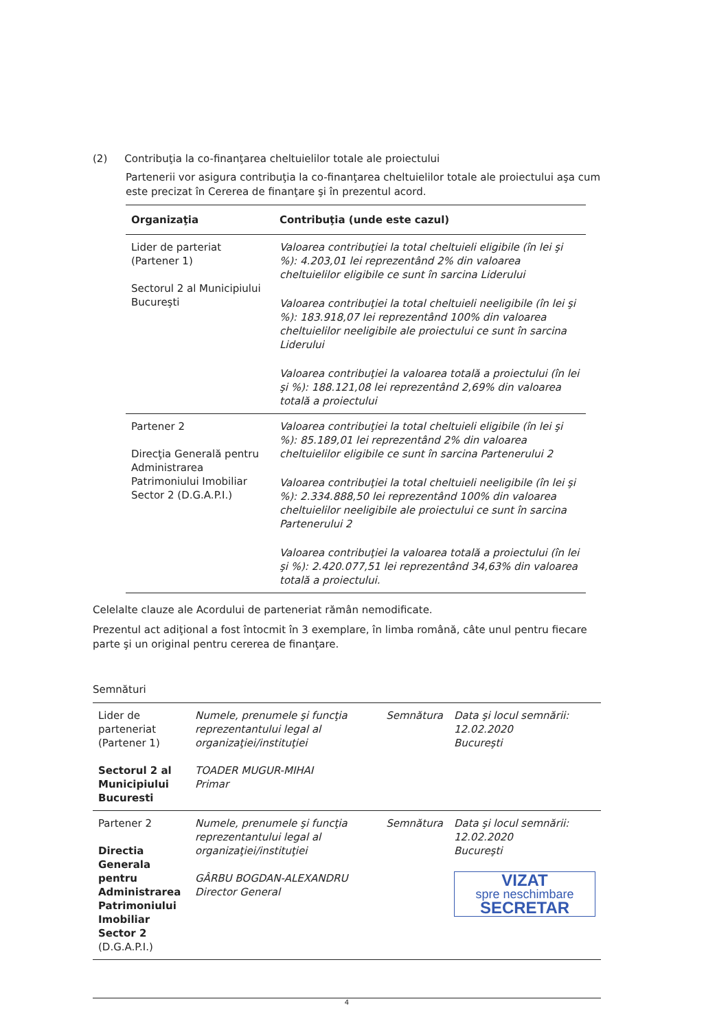(2) Contribuţia la co-finanţarea cheltuielilor totale ale proiectului
Partenerii vor asigura contribuţia la co-finanţarea cheltuielilor totale ale proiectului aşa cum este precizat în Cererea de finanţare şi în prezentul acord.
| Organizaţia | Contribuţia (unde este cazul) |
| --- | --- |
| Lider de parteriat (Partener 1) Sectorul 2 al Municipiului Bucureşti | Valoarea contribuţiei la total cheltuieli eligibile (în lei şi %): 4.203,01 lei reprezentând 2% din valoarea cheltuielilor eligibile ce sunt în sarcina Liderului Valoarea contribuţiei la total cheltuieli neeligibile (în lei şi %): 183.918,07 lei reprezentând 100% din valoarea cheltuielilor neeligibile ale proiectului ce sunt în sarcina Liderului Valoarea contribuţiei la valoarea totală a proiectului (în lei şi %): 188.121,08 lei reprezentând 2,69% din valoarea totală a proiectului |
| Partener 2 Direcţia Generală pentru Administrarea Patrimoniului Imobiliar Sector 2 (D.G.A.P.I.) | Valoarea contribuţiei la total cheltuieli eligibile (în lei şi %): 85.189,01 lei reprezentând 2% din valoarea cheltuielilor eligibile ce sunt în sarcina Partenerului 2 Valoarea contribuţiei la total cheltuieli neeligibile (în lei şi %): 2.334.888,50 lei reprezentând 100% din valoarea cheltuielilor neeligibile ale proiectului ce sunt în sarcina Partenerului 2 Valoarea contribuţiei la valoarea totală a proiectului (în lei şi %): 2.420.077,51 lei reprezentând 34,63% din valoarea totală a proiectului. |
Celelalte clauze ale Acordului de parteneriat rămân nemodificate.
Prezentul act adiţional a fost întocmit în 3 exemplare, în limba română, câte unul pentru fiecare parte şi un original pentru cererea de finanţare.
Semnături
| Lider de parteneriat (Partener 1) Sectorul 2 al Municipiului Bucuresti | Numele, prenumele şi funcţia reprezentantului legal al organizaţiei/instituţiei TOADER MUGUR-MIHAI Primar | Semnătura | Data şi locul semnării: 12.02.2020 Bucureşti |
| Partener 2 Directia Generala pentru Administrarea Patrimoniului Imobiliar Sector 2 (D.G.A.P.I.) | Numele, prenumele şi funcţia reprezentantului legal al organizaţiei/instituţiei GÂRBU BOGDAN-ALEXANDRU Director General | Semnătura | Data şi locul semnării: 12.02.2020 Bucureşti VIZAT spre neschimbare SECRETAR |
4